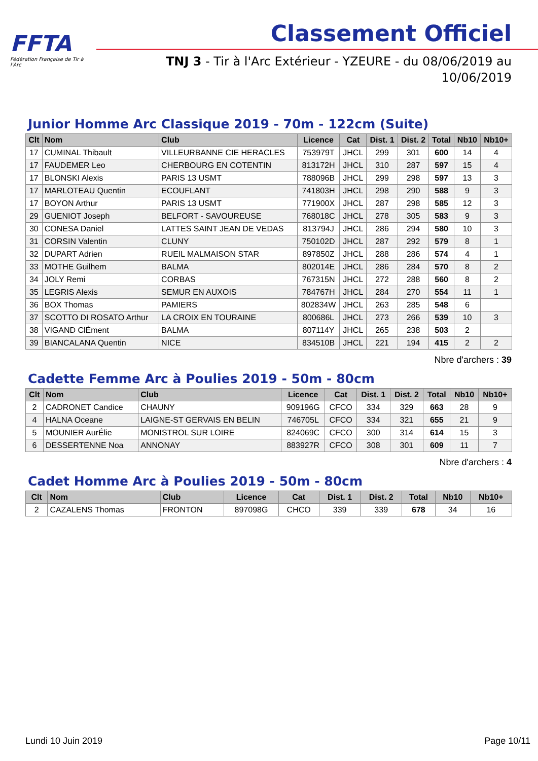FFTA
Fédération Française de Tir à l'Arc
Classement Officiel
TNJ 3 - Tir à l'Arc Extérieur - YZEURE - du 08/06/2019 au 10/06/2019
Junior Homme Arc Classique 2019 - 70m - 122cm (Suite)
| Clt | Nom | Club | Licence | Cat | Dist. 1 | Dist. 2 | Total | Nb10 | Nb10+ |
| --- | --- | --- | --- | --- | --- | --- | --- | --- | --- |
| 17 | CUMINAL Thibault | VILLEURBANNE CIE HERACLES | 753979T | JHCL | 299 | 301 | 600 | 14 | 4 |
| 17 | FAUDEMER Leo | CHERBOURG EN COTENTIN | 813172H | JHCL | 310 | 287 | 597 | 15 | 4 |
| 17 | BLONSKI Alexis | PARIS 13 USMT | 788096B | JHCL | 299 | 298 | 597 | 13 | 3 |
| 17 | MARLOTEAU Quentin | ECOUFLANT | 741803H | JHCL | 298 | 290 | 588 | 9 | 3 |
| 17 | BOYON Arthur | PARIS 13 USMT | 771900X | JHCL | 287 | 298 | 585 | 12 | 3 |
| 29 | GUENIOT Joseph | BELFORT - SAVOUREUSE | 768018C | JHCL | 278 | 305 | 583 | 9 | 3 |
| 30 | CONESA Daniel | LATTES SAINT JEAN DE VEDAS | 813794J | JHCL | 286 | 294 | 580 | 10 | 3 |
| 31 | CORSIN Valentin | CLUNY | 750102D | JHCL | 287 | 292 | 579 | 8 | 1 |
| 32 | DUPART Adrien | RUEIL MALMAISON STAR | 897850Z | JHCL | 288 | 286 | 574 | 4 | 1 |
| 33 | MOTHE Guilhem | BALMA | 802014E | JHCL | 286 | 284 | 570 | 8 | 2 |
| 34 | JOLY Remi | CORBAS | 767315N | JHCL | 272 | 288 | 560 | 8 | 2 |
| 35 | LEGRIS Alexis | SEMUR EN AUXOIS | 784767H | JHCL | 284 | 270 | 554 | 11 | 1 |
| 36 | BOX Thomas | PAMIERS | 802834W | JHCL | 263 | 285 | 548 | 6 | |
| 37 | SCOTTO DI ROSATO Arthur | LA CROIX EN TOURAINE | 800686L | JHCL | 273 | 266 | 539 | 10 | 3 |
| 38 | VIGAND ClÉment | BALMA | 807114Y | JHCL | 265 | 238 | 503 | 2 | |
| 39 | BIANCALANA Quentin | NICE | 834510B | JHCL | 221 | 194 | 415 | 2 | 2 |
Nbre d'archers : 39
Cadette Femme Arc à Poulies 2019 - 50m - 80cm
| Clt | Nom | Club | Licence | Cat | Dist. 1 | Dist. 2 | Total | Nb10 | Nb10+ |
| --- | --- | --- | --- | --- | --- | --- | --- | --- | --- |
| 2 | CADRONET Candice | CHAUNY | 909196G | CFCO | 334 | 329 | 663 | 28 | 9 |
| 4 | HALNA Oceane | LAIGNE-ST GERVAIS EN BELIN | 746705L | CFCO | 334 | 321 | 655 | 21 | 9 |
| 5 | MOUNIER AurÉlie | MONISTROL SUR LOIRE | 824069C | CFCO | 300 | 314 | 614 | 15 | 3 |
| 6 | DESSERTENNE Noa | ANNONAY | 883927R | CFCO | 308 | 301 | 609 | 11 | 7 |
Nbre d'archers : 4
Cadet Homme Arc à Poulies 2019 - 50m - 80cm
| Clt | Nom | Club | Licence | Cat | Dist. 1 | Dist. 2 | Total | Nb10 | Nb10+ |
| --- | --- | --- | --- | --- | --- | --- | --- | --- | --- |
| 2 | CAZALENS Thomas | FRONTON | 897098G | CHCO | 339 | 339 | 678 | 34 | 16 |
Lundi 10 Juin 2019 Page 10/11